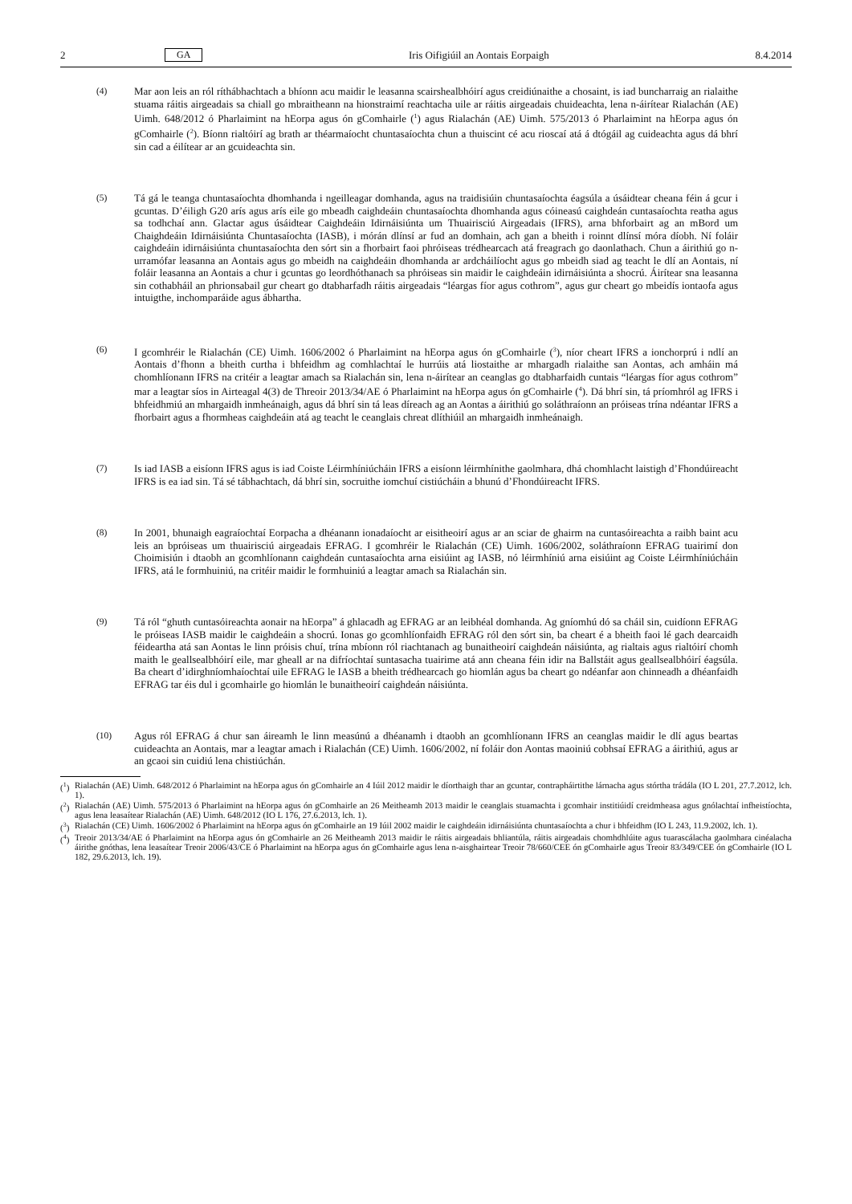2 GA Iris Oifigiúil an Aontais Eorpaigh 8.4.2014
(4) Mar aon leis an ról ríthábhachtach a bhíonn acu maidir le leasanna scairshealbhóirí agus creidiúnaithe a chosaint, is iad buncharraig an rialaithe stuama ráitis airgeadais sa chiall go mbraitheann na hionstraimí reachtacha uile ar ráitis airgeadais chuideachta, lena n-áirítear Rialachán (AE) Uimh. 648/2012 ó Pharlaimint na hEorpa agus ón gComhairle (<sup>1</sup>) agus Rialachán (AE) Uimh. 575/2013 ó Pharlaimint na hEorpa agus ón gComhairle (<sup>2</sup>). Bíonn rialtóirí ag brath ar théarmaíocht chuntasaíochta chun a thuiscint cé acu rioscaí atá á dtógáil ag cuideachta agus dá bhrí sin cad a éilítear ar an gcuideachta sin.
(5) Tá gá le teanga chuntasaíochta dhomhanda i ngeilleagar domhanda, agus na traidisiúin chuntasaíochta éagsúla a úsáidtear cheana féin á gcur i gcuntas. D’éiligh G20 arís agus arís eile go mbeadh caighdeáin chuntasaíochta dhomhanda agus cóineasú caighdeán cuntasaíochta reatha agus sa todhchaí ann. Glactar agus úsáidtear Caighdeáin Idirnáisiúnta um Thuairisciú Airgeadais (IFRS), arna bhforbairt ag an mBord um Chaighdeáin Idirnáisiúnta Chunta­saíochta (IASB), i mórán dlínsí ar fud an domhain, ach gan a bheith i roinnt dlínsí móra díobh. Ní foláir caighdeáin idirnáisiúnta chuntasaíochta den sórt sin a fhorbairt faoi phróiseas trédhearcach atá freagrach go daonlathach. Chun a áirithiú go n-urramófar leasanna an Aontais agus go mbeidh na caighdeáin dhomhanda ar ardcháilíocht agus go mbeidh siad ag teacht le dlí an Aontais, ní foláir leasanna an Aontais a chur i gcuntas go leordhóthanach sa phróiseas sin maidir le caighdeáin idirnáisiúnta a shocrú. Áirítear sna leasanna sin cothabháil an phrionsabail gur cheart go dtabharfadh ráitis airgeadais “léargas fíor agus cothrom”, agus gur cheart go mbeidís iontaofa agus intuigthe, inchomparáide agus ábhartha.
(6) I gcomhréir le Rialachán (CE) Uimh. 1606/2002 ó Pharlaimint na hEorpa agus ón gComhairle (<sup>3</sup>), níor cheart IFRS a ionchorprú i ndlí an Aontais d’fhonn a bheith curtha i bhfeidhm ag comhlachtaí le hurrúis atá liostaithe ar mhargadh rialaithe san Aontas, ach amháin má chomhlíonann IFRS na critéir a leagtar amach sa Rialachán sin, lena n-áirítear an ceanglas go dtabharfaidh cuntais “léargas fíor agus cothrom” mar a leagtar síos in Airteagal 4(3) de Threoir 2013/34/AE ó Pharlaimint na hEorpa agus ón gComhairle (<sup>4</sup>). Dá bhrí sin, tá príomhról ag IFRS i bhfeidhmiú an mhargaidh inmheánaigh, agus dá bhrí sin tá leas díreach ag an Aontas a áirithiú go soláthraíonn an próiseas trína ndéantar IFRS a fhorbairt agus a fhormheas caighdeáin atá ag teacht le ceanglais chreat dlíthiúil an mhargaidh inmheánaigh.
(7) Is iad IASB a eisíonn IFRS agus is iad Coiste Léirmhíniúcháin IFRS a eisíonn léirmhínithe gaolmhara, dhá chomhlacht laistigh d’Fhondúireacht IFRS is ea iad sin. Tá sé tábhachtach, dá bhrí sin, socruithe iomchuí cistiúcháin a bhunú d’Fhondúireacht IFRS.
(8) In 2001, bhunaigh eagraíochtaí Eorpacha a dhéanann ionadaíocht ar eisitheoirí agus ar an sciar de ghairm na cuntasóireachta a raibh baint acu leis an bpróiseas um thuairisciú airgeadais EFRAG. I gcomhréir le Rialachán (CE) Uimh. 1606/2002, soláthraíonn EFRAG tuairimí don Choimisiún i dtaobh an gcomhlíonann caighdeán cuntasaíochta arna eisiúint ag IASB, nó léirmhíniú arna eisiúint ag Coiste Léirmhíniúcháin IFRS, atá le formhuiniú, na critéir maidir le formhuiniú a leagtar amach sa Rialachán sin.
(9) Tá ról “ghuth cuntasóireachta aonair na hEorpa” á ghlacadh ag EFRAG ar an leibhéal domhanda. Ag gníomhú dó sa cháil sin, cuidíonn EFRAG le próiseas IASB maidir le caighdeáin a shocrú. Ionas go gcomhlíonfaidh EFRAG ról den sórt sin, ba cheart é a bheith faoi lé gach dearcaidh féideartha atá san Aontas le linn próisis chuí, trína mbíonn ról riachtanach ag bunaitheoirí caighdeán náisiúnta, ag rialtais agus rialtóirí chomh maith le geallsealbhóirí eile, mar gheall ar na difríochtaí suntasacha tuairime atá ann cheana féin idir na Ballstáit agus geallsealbhóirí éagsúla. Ba cheart d’idirghníomhaíochtaí uile EFRAG le IASB a bheith trédhearcach go hiomlán agus ba cheart go ndéanfar aon chinneadh a dhéanfaidh EFRAG tar éis dul i gcomhairle go hiomlán le bunaitheoirí caighdeán náisiúnta.
(10) Agus ról EFRAG á chur san áireamh le linn measúnú a dhéanamh i dtaobh an gcomhlíonann IFRS an ceanglas maidir le dlí agus beartas cuideachta an Aontais, mar a leagtar amach i Rialachán (CE) Uimh. 1606/2002, ní foláir don Aontas maoiniú cobhsaí EFRAG a áirithiú, agus ar an gcaoi sin cuidiú lena chistiúchán.
(<sup>1</sup>) Rialachán (AE) Uimh. 648/2012 ó Pharlaimint na hEorpa agus ón gComhairle an 4 Iúil 2012 maidir le díorthaigh thar an gcuntar, contrapháirtithe lárnacha agus stórtha trádála (IO L 201, 27.7.2012, lch. 1).
(<sup>2</sup>) Rialachán (AE) Uimh. 575/2013 ó Pharlaimint na hEorpa agus ón gComhairle an 26 Meitheamh 2013 maidir le ceanglais stuamachta i gcomhair institiúidí creidmheasa agus gnólachtaí infheistíochta, agus lena leasaítear Rialachán (AE) Uimh. 648/2012 (IO L 176, 27.6.2013, lch. 1).
(<sup>3</sup>) Rialachán (CE) Uimh. 1606/2002 ó Pharlaimint na hEorpa agus ón gComhairle an 19 Iúil 2002 maidir le caighdeáin idirnáisiúnta chuntasaíochta a chur i bhfeidhm (IO L 243, 11.9.2002, lch. 1).
(<sup>4</sup>) Treoir 2013/34/AE ó Pharlaimint na hEorpa agus ón gComhairle an 26 Meitheamh 2013 maidir le ráitis airgeadais bhliantúla, ráitis airgeadais chomhdhlúite agus tuarascálacha gaolmhara cinéalacha áirithe gnóthas, lena leasaítear Treoir 2006/43/CE ó Pharlaimint na hEorpa agus ón gComhairle agus lena n-aisghairtear Treoir 78/660/CEE ón gComhairle agus Treoir 83/349/CEE ón gComhairle (IO L 182, 29.6.2013, lch. 19).